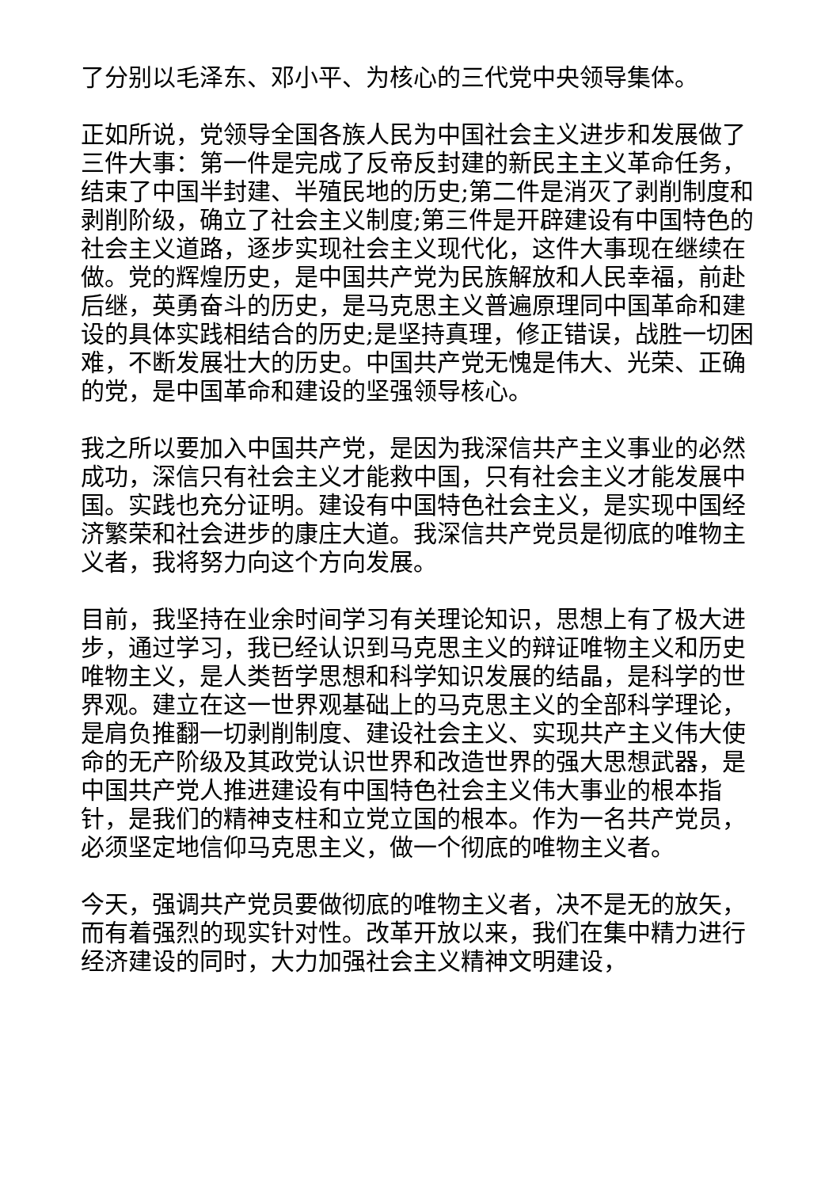了分别以毛泽东、邓小平、为核心的三代党中央领导集体。
正如所说，党领导全国各族人民为中国社会主义进步和发展做了三件大事：第一件是完成了反帝反封建的新民主主义革命任务，结束了中国半封建、半殖民地的历史;第二件是消灭了剥削制度和剥削阶级，确立了社会主义制度;第三件是开辟建设有中国特色的社会主义道路，逐步实现社会主义现代化，这件大事现在继续在做。党的辉煌历史，是中国共产党为民族解放和人民幸福，前赴后继，英勇奋斗的历史，是马克思主义普遍原理同中国革命和建设的具体实践相结合的历史;是坚持真理，修正错误，战胜一切困难，不断发展壮大的历史。中国共产党无愧是伟大、光荣、正确的党，是中国革命和建设的坚强领导核心。
我之所以要加入中国共产党，是因为我深信共产主义事业的必然成功，深信只有社会主义才能救中国，只有社会主义才能发展中国。实践也充分证明。建设有中国特色社会主义，是实现中国经济繁荣和社会进步的康庄大道。我深信共产党员是彻底的唯物主义者，我将努力向这个方向发展。
目前，我坚持在业余时间学习有关理论知识，思想上有了极大进步，通过学习，我已经认识到马克思主义的辩证唯物主义和历史唯物主义，是人类哲学思想和科学知识发展的结晶，是科学的世界观。建立在这一世界观基础上的马克思主义的全部科学理论，是肩负推翻一切剥削制度、建设社会主义、实现共产主义伟大使命的无产阶级及其政党认识世界和改造世界的强大思想武器，是中国共产党人推进建设有中国特色社会主义伟大事业的根本指针，是我们的精神支柱和立党立国的根本。作为一名共产党员，必须坚定地信仰马克思主义，做一个彻底的唯物主义者。
今天，强调共产党员要做彻底的唯物主义者，决不是无的放矢，而有着强烈的现实针对性。改革开放以来，我们在集中精力进行经济建设的同时，大力加强社会主义精神文明建设，